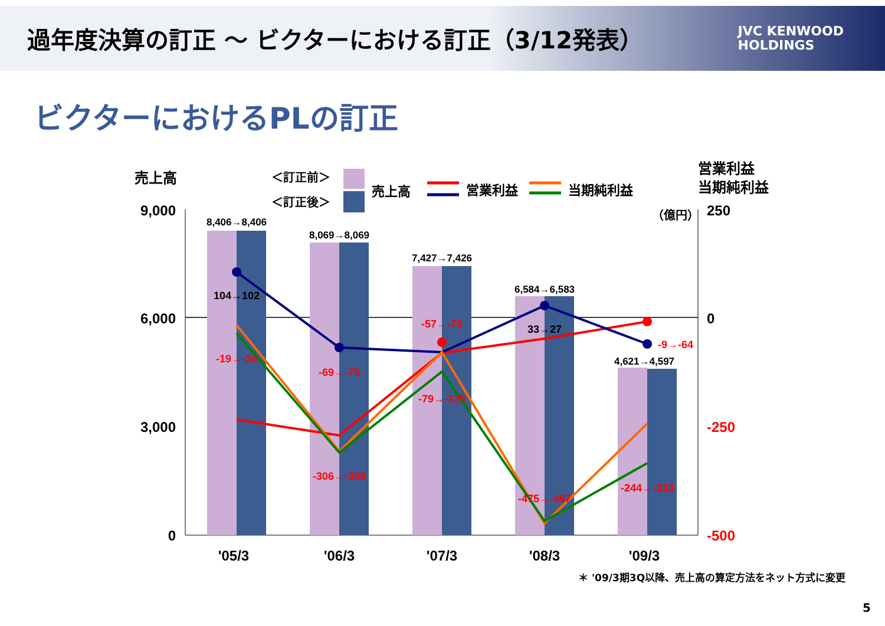過年度決算の訂正 ～ ビクターにおける訂正（3/12発表）
JVC KENWOOD
HOLDINGS
ビクターにおけるPLの訂正
売上高
＜訂正前＞
＜訂正後＞
売上高
営業利益
当期純利益
営業利益
当期純利益
（億円）
9,000
6,000
3,000
0
250
0
-250
-500
8,406→8,406
8,069→8,069
7,427→7,426
6,584→6,583
4,621→4,597
104→102
33→27
-19→-34
-69→-70
-306→-309
-57→-79
-79→-125
-475→-467
-244→-333
-9→-64
'05/3
'06/3
'07/3
'08/3
'09/3
＊ '09/3期3Q以降、売上高の算定方法をネット方式に変更
5